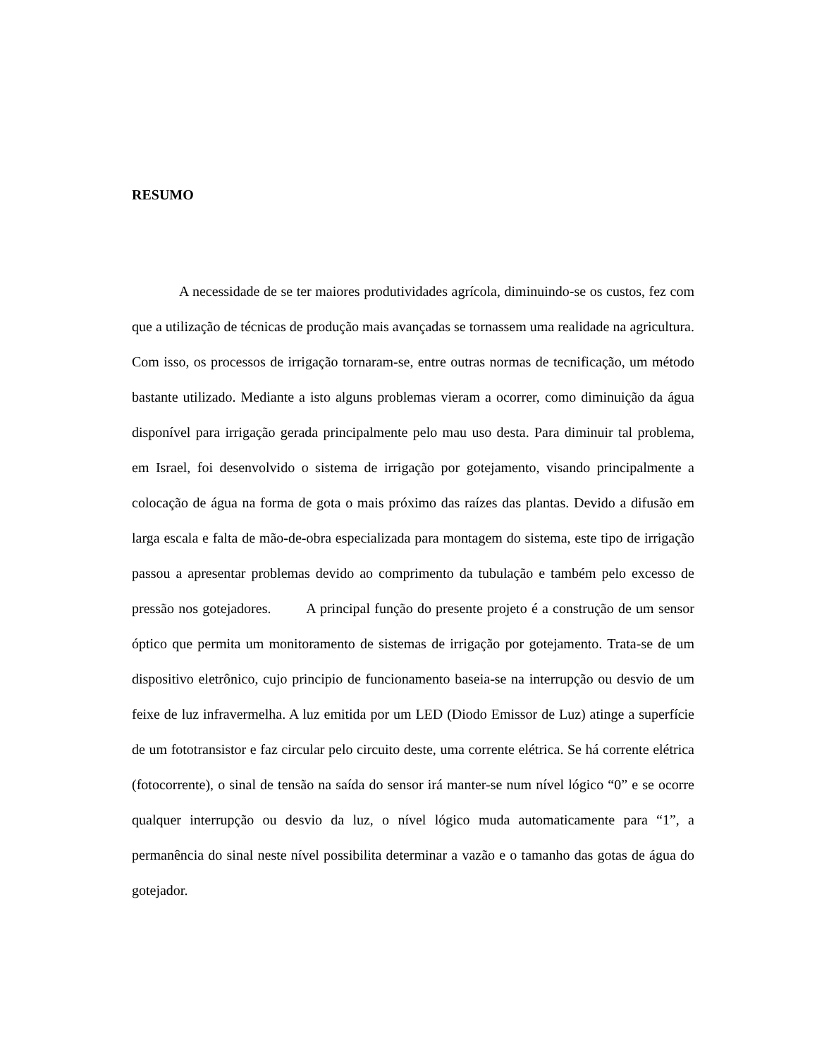RESUMO
A necessidade de se ter maiores produtividades agrícola, diminuindo-se os custos, fez com que a utilização de técnicas de produção mais avançadas se tornassem uma realidade na agricultura. Com isso, os processos de irrigação tornaram-se, entre outras normas de tecnificação, um método bastante utilizado. Mediante a isto alguns problemas vieram a ocorrer, como diminuição da água disponível para irrigação gerada principalmente pelo mau uso desta. Para diminuir tal problema, em Israel, foi desenvolvido o sistema de irrigação por gotejamento, visando principalmente a colocação de água na forma de gota o mais próximo das raízes das plantas. Devido a difusão em larga escala e falta de mão-de-obra especializada para montagem do sistema, este tipo de irrigação passou a apresentar problemas devido ao comprimento da tubulação e também pelo excesso de pressão nos gotejadores. A principal função do presente projeto é a construção de um sensor óptico que permita um monitoramento de sistemas de irrigação por gotejamento. Trata-se de um dispositivo eletrônico, cujo principio de funcionamento baseia-se na interrupção ou desvio de um feixe de luz infravermelha. A luz emitida por um LED (Diodo Emissor de Luz) atinge a superfície de um fototransistor e faz circular pelo circuito deste, uma corrente elétrica. Se há corrente elétrica (fotocorrente), o sinal de tensão na saída do sensor irá manter-se num nível lógico “0” e se ocorre qualquer interrupção ou desvio da luz, o nível lógico muda automaticamente para “1”, a permanência do sinal neste nível possibilita determinar a vazão e o tamanho das gotas de água do gotejador.